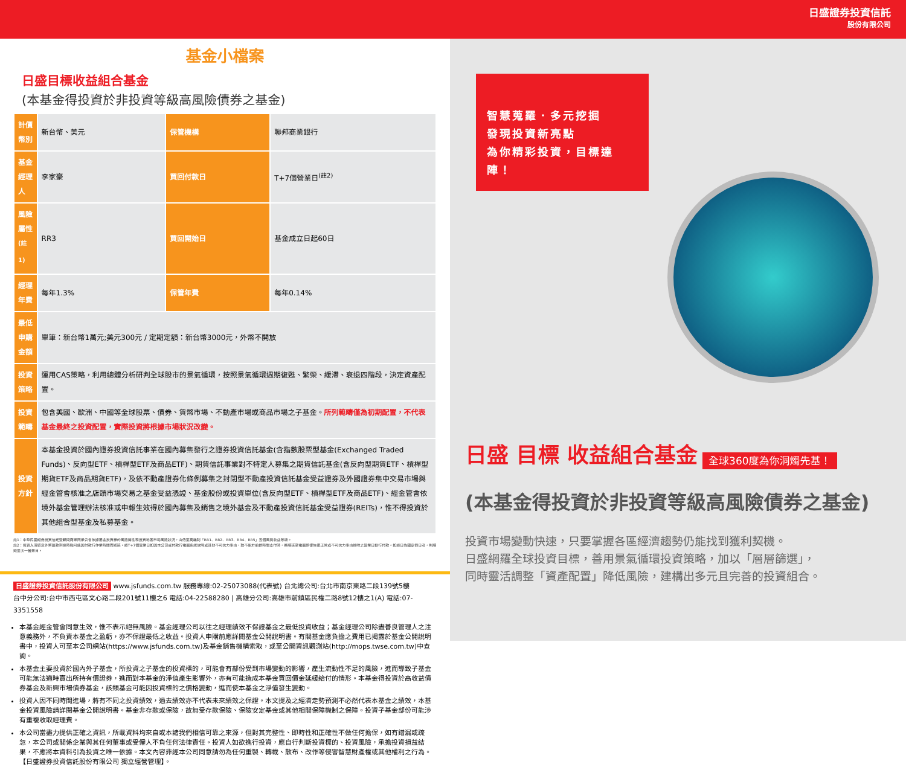日盛證券投資信託
股份有限公司
基金小檔案
日盛目標收益組合基金
(本基金得投資於非投資等級高風險債券之基金)
| 計價幣別 | 新台幣、美元 | 保管機構 | 聯邦商業銀行 |
| 基金經理人 | 李家豪 | 買回付款日 | T+7個營業日<sup>(註2)</sup> |
| 風險屬性<sup>(註1)</sup> | RR3 | 買回開始日 | 基金成立日起60日 |
| 經理年費 | 每年1.3% | 保管年費 | 每年0.14% |
| 最低申購金額 | 單筆：新台幣1萬元;美元300元 / 定期定額：新台幣3000元，外幣不開放 | | |
| 投資策略 | 運用CAS策略，利用總體分析研判全球股市的景氣循環，按照景氣循環週期復甦、繁榮、緩滯、衰退四階段，決定資產配置。 | | |
| 投資範疇 | 包含美國、歐洲、中國等全球股票、債券、貨幣市場、不動產市場或商品市場之子基金。 所列範疇僅為初期配置，不代表基金最終之投資配置，實際投資將根據市場狀況改變。 | | |
| 投資方針 | 本基金投資於國內證券投資信託事業在國內募集發行之證券投資信託基金(含指數股票型基金(Exchanged Traded Funds)、反向型ETF、槓桿型ETF及商品ETF)、期貨信託事業對不特定人募集之期貨信託基金(含反向型期貨ETF、槓桿型期貨ETF及商品期貨ETF)，及依不動產證券化條例募集之封閉型不動產投資信託基金受益證券及外國證券集中交易市場與經金管會核准之店頭市場交易之基金受益憑證、基金股份或投資單位(含反向型ETF、槓桿型ETF及商品ETF)、經金管會依境外基金管理辦法核准或申報生效得於國內募集及銷售之境外基金及不動產投資信託基金受益證券(REITs)，惟不得投資於其他組合型基金及私募基金。 | | |
註1：中華民國證券投資信託暨顧問商業同業公會依據基金投資標的風險屬性和投資地區市場風險狀況，由低至高編制「RR1、RR2、RR3、RR4、RR5」五個風險收益等級。
註2：投資人須留意外幣匯款到達時點可能因付款行作業時間而遞延。該T+7個營業日如因本公司或付款行電腦系統故障或其他不可抗力事由，致不能於前述時間支付時，將順延至電腦修復恢復正常或不可抗力事由排除之營業日進行付款。如該日為國定假日者，則順延至次一營業日。
日盛證券投資信託股份有限公司 www.jsfunds.com.tw 服務專線:02-25073088(代表號) 台北總公司:台北市南京東路二段139號5樓
台中分公司:台中市西屯區文心路二段201號11樓之6 電話:04-22588280 | 高雄分公司:高雄市前鎮區民權二路8號12樓之1(A) 電話:07-3351558
本基金經金管會同意生效，惟不表示絕無風險。基金經理公司以往之經理績效不保證基金之最低投資收益；基金經理公司除盡善良管理人之注意義務外，不負責本基金之盈虧，亦不保證最低之收益。投資人申購前應詳閱基金公開說明書。有關基金應負擔之費用已揭露於基金公開說明書中，投資人可至本公司網站(https://www.jsfunds.com.tw)及基金銷售機構索取，或至公開資訊觀測站(http://mops.twse.com.tw)中查詢。
本基金主要投資於國內外子基金，所投資之子基金的投資標的，可能會有部份受到市場變動的影響，產生流動性不足的風險，進而導致子基金可能無法適時賣出所持有價證券，進而對本基金的淨值產生影響外，亦有可能造成本基金買回價金延緩給付的情形。本基金得投資於高收益債券基金及新興市場債券基金，該類基金可能因投資標的之價格變動，進而使本基金之淨值發生變動。
投資人因不同時間進場，將有不同之投資績效，過去績效亦不代表未來績效之保證。本文提及之經濟走勢預測不必然代表本基金之績效，本基金投資風險請詳閱基金公開說明書。基金非存款或保險，故無受存款保險、保險安定基金或其他相關保障機制之保障。投資子基金部份可能涉有重複收取經理費。
本公司當盡力提供正確之資訊，所載資料均來自或本諸我們相信可靠之來源，但對其完整性、即時性和正確性不做任何擔保，如有錯漏或疏忽，本公司或關係企業與其任何董事或受僱人不負任何法律責任。投資人如欲進行投資，應自行判斷投資標的、投資風險，承擔投資損益結果，不應將本資料引為投資之唯一依據。本文內容非經本公司同意請勿為任何重製、轉載、散布、改作等侵害智慧財產權或其他權利之行為。【日盛證券投資信託股份有限公司 獨立經營管理】。
智慧蒐羅．多元挖掘
發現投資新亮點
為你精彩投資，目標達陣！
日盛 目標 收益組合基金 全球360度為你洞燭先基！
(本基金得投資於非投資等級高風險債券之基金)
投資市場變動快速，只要掌握各區經濟趨勢仍能找到獲利契機。
日盛網羅全球投資目標，善用景氣循環投資策略，加以「層層篩選」，
同時靈活調整「資產配置」降低風險，建構出多元且完善的投資組合。